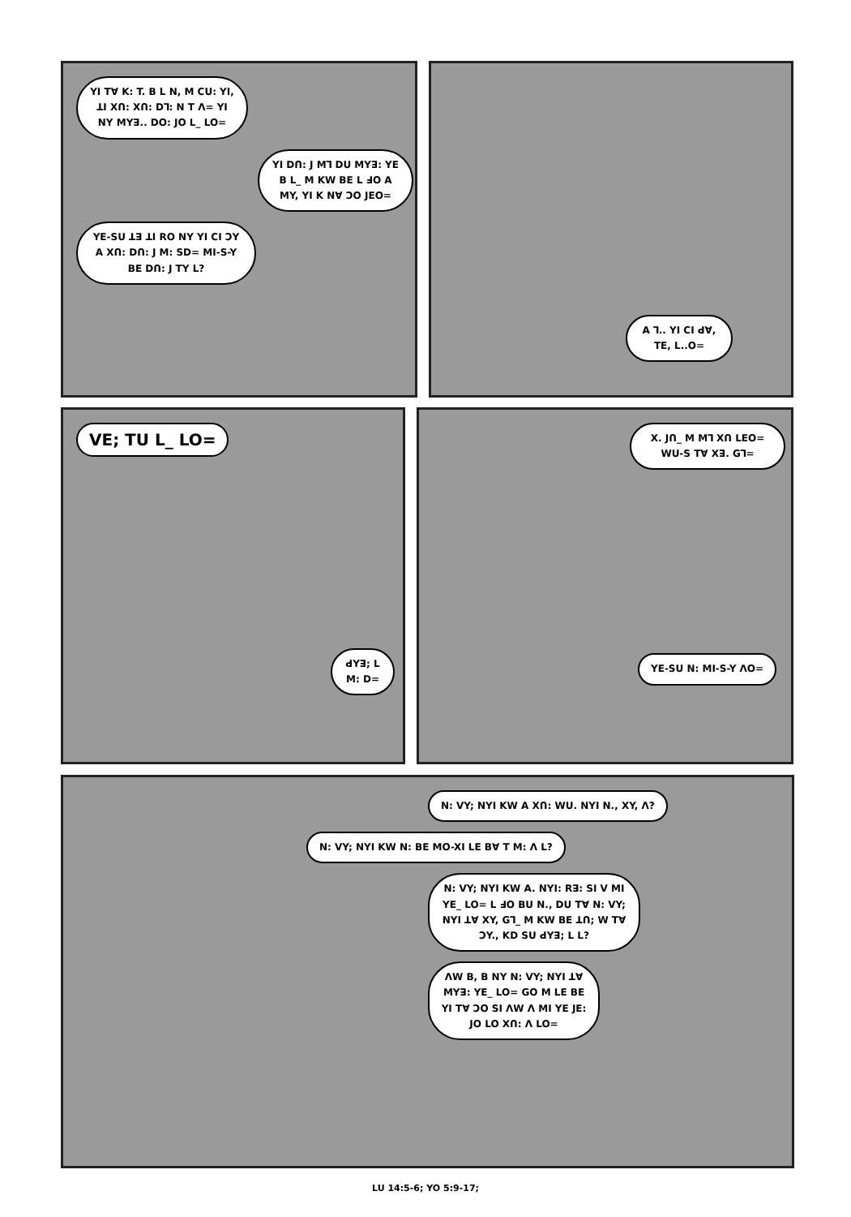YI Tꓯ K: T. B L N, M ꓚU: YI, ꓕI Xꓵ: Xꓵ: Dꓶ: N T ꓥ= YI NY MYꓱ.. DO: JO L_ LO=
YI Dꓵ: J Mꓶ DU MYꓱ: YE B L_ M KW BE L ꓞO A MY, YI K Nꓯ ꓛO JEO=
YE-SU ꓕꓱ ꓕI RO NY YI CI ꓛY A Xꓵ: Dꓵ: J M: SD= MI-S-Y BE Dꓵ: J TY L?
A ꓶ.. YI CI ꓒꓯ, TE, L..O=
VE; TU L_ LO=
ꓒYꓱ; L M: D=
X. Jꓵ_ M Mꓶ Xꓵ LEO= WU-S Tꓯ Xꓱ. Gꓶ=
YE-SU N: MI-S-Y ꓥO=
N: VY; NYI KW A Xꓵ: WU. NYI N., XY, ꓥ?
N: VY; NYI KW N: BE MO-XI LE Bꓯ T M: ꓥ L?
N: VY; NYI KW A. NYI: Rꓱ: SI V MI YE_ LO= L ꓞO BU N., DU Tꓯ N: VY; NYI ꓕꓯ XY, Gꓶ_ M KW BE ꓕꓵ; W Tꓯ ꓛY., KD SU ꓒYꓱ; L L?
ꓥW B, B NY N: VY; NYI ꓕꓯ MYꓱ: YE_ LO= GO M LE BE YI Tꓯ ꓛO SI ꓥW ꓥ MI YE JE: JO LO Xꓵ: ꓥ LO=
LU 14:5-6; YO 5:9-17;